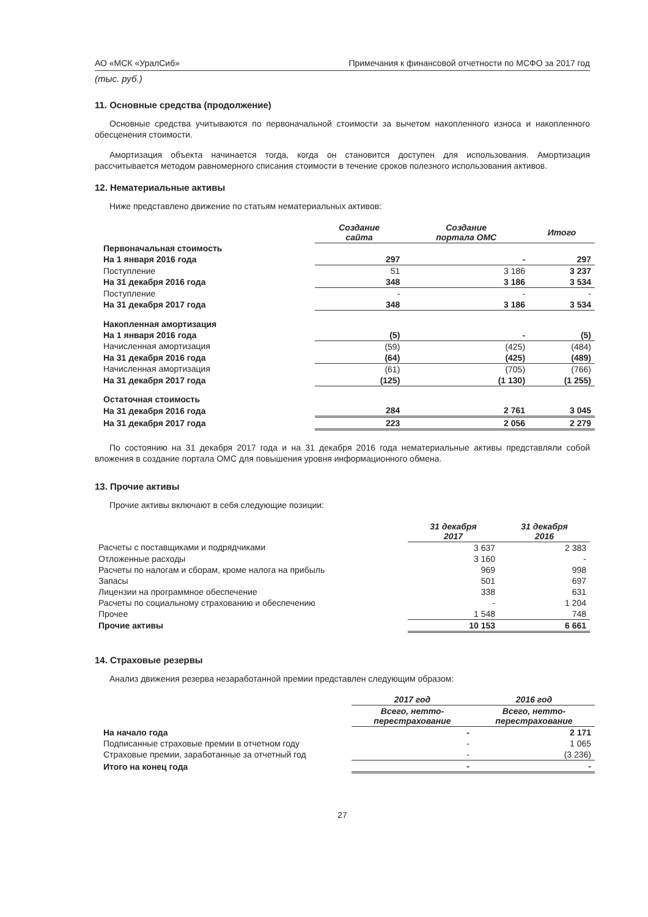АО «МСК «УралСиб» Примечания к финансовой отчетности по МСФО за 2017 год
(тыс. руб.)
11. Основные средства (продолжение)
Основные средства учитываются по первоначальной стоимости за вычетом накопленного износа и накопленного обесценения стоимости.
Амортизация объекта начинается тогда, когда он становится доступен для использования. Амортизация рассчитывается методом равномерного списания стоимости в течение сроков полезного использования активов.
12. Нематериальные активы
Ниже представлено движение по статьям нематериальных активов:
| | Создание сайта | Создание портала ОМС | Итого |
| Первоначальная стоимость | | | |
| На 1 января 2016 года | 297 | - | 297 |
| Поступление | 51 | 3 186 | 3 237 |
| На 31 декабря 2016 года | 348 | 3 186 | 3 534 |
| Поступление | - | - | - |
| На 31 декабря 2017 года | 348 | 3 186 | 3 534 |
| Накопленная амортизация | | | |
| На 1 января 2016 года | (5) | - | (5) |
| Начисленная амортизация | (59) | (425) | (484) |
| На 31 декабря 2016 года | (64) | (425) | (489) |
| Начисленная амортизация | (61) | (705) | (766) |
| На 31 декабря 2017 года | (125) | (1 130) | (1 255) |
| Остаточная стоимость | | | |
| На 31 декабря 2016 года | 284 | 2 761 | 3 045 |
| На 31 декабря 2017 года | 223 | 2 056 | 2 279 |
По состоянию на 31 декабря 2017 года и на 31 декабря 2016 года нематериальные активы представляли собой вложения в создание портала ОМС для повышения уровня информационного обмена.
13. Прочие активы
Прочие активы включают в себя следующие позиции:
| | 31 декабря 2017 | 31 декабря 2016 |
| Расчеты с поставщиками и подрядчиками | 3 637 | 2 383 |
| Отложенные расходы | 3 160 | - |
| Расчеты по налогам и сборам, кроме налога на прибыль | 969 | 998 |
| Запасы | 501 | 697 |
| Лицензии на программное обеспечение | 338 | 631 |
| Расчеты по социальному страхованию и обеспечению | - | 1 204 |
| Прочее | 1 548 | 748 |
| Прочие активы | 10 153 | 6 661 |
14. Страховые резервы
Анализ движения резерва незаработанной премии представлен следующим образом:
| | 2017 год | 2016 год |
| | Всего, нетто- перестрахование | Всего, нетто- перестрахование |
| На начало года | - | 2 171 |
| Подписанные страховые премии в отчетном году | - | 1 065 |
| Страховые премии, заработанные за отчетный год | - | (3 236) |
| Итого на конец года | - | - |
27